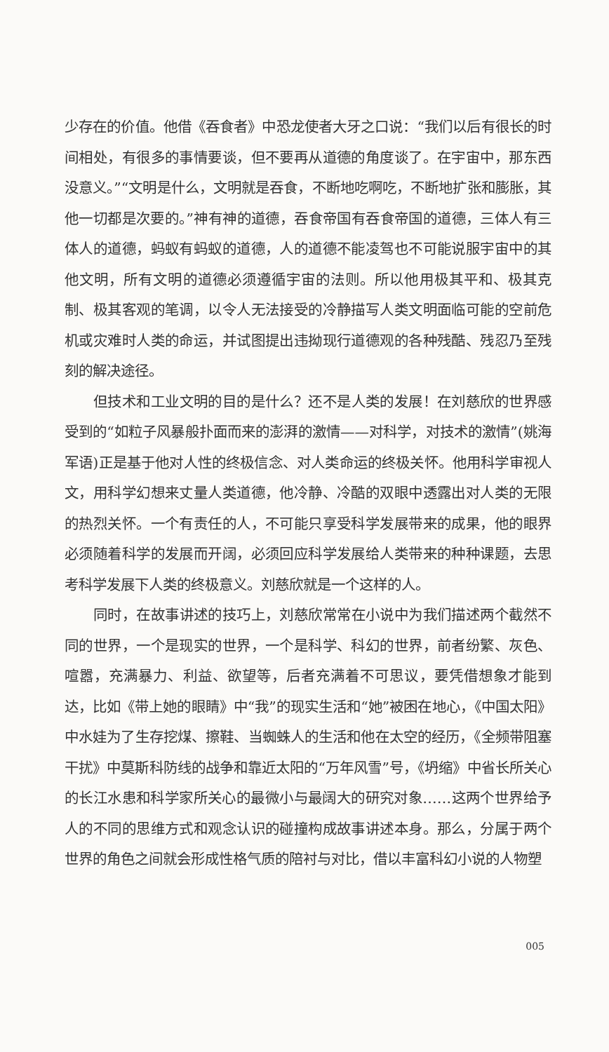少存在的价值。他借《吞食者》中恐龙使者大牙之口说：“我们以后有很长的时间相处，有很多的事情要谈，但不要再从道德的角度谈了。在宇宙中，那东西没意义。”“文明是什么，文明就是吞食，不断地吃啊吃，不断地扩张和膨胀，其他一切都是次要的。”神有神的道德，吞食帝国有吞食帝国的道德，三体人有三体人的道德，蚂蚁有蚂蚁的道德，人的道德不能凌驾也不可能说服宇宙中的其他文明，所有文明的道德必须遵循宇宙的法则。所以他用极其平和、极其克制、极其客观的笔调，以令人无法接受的冷静描写人类文明面临可能的空前危机或灾难时人类的命运，并试图提出违拗现行道德观的各种残酷、残忍乃至残刻的解决途径。
但技术和工业文明的目的是什么？还不是人类的发展！在刘慈欣的世界感受到的“如粒子风暴般扑面而来的澎湃的激情——对科学，对技术的激情”(姚海军语)正是基于他对人性的终极信念、对人类命运的终极关怀。他用科学审视人文，用科学幻想来丈量人类道德，他冷静、冷酷的双眼中透露出对人类的无限的热烈关怀。一个有责任的人，不可能只享受科学发展带来的成果，他的眼界必须随着科学的发展而开阔，必须回应科学发展给人类带来的种种课题，去思考科学发展下人类的终极意义。刘慈欣就是一个这样的人。
同时，在故事讲述的技巧上，刘慈欣常常在小说中为我们描述两个截然不同的世界，一个是现实的世界，一个是科学、科幻的世界，前者纷繁、灰色、喧嚣，充满暴力、利益、欲望等，后者充满着不可思议，要凭借想象才能到达，比如《带上她的眼睛》中“我”的现实生活和“她”被困在地心，《中国太阳》中水娃为了生存挖煤、擦鞋、当蜘蛛人的生活和他在太空的经历，《全频带阻塞干扰》中莫斯科防线的战争和靠近太阳的“万年风雪”号，《坍缩》中省长所关心的长江水患和科学家所关心的最微小与最阔大的研究对象……这两个世界给予人的不同的思维方式和观念认识的碰撞构成故事讲述本身。那么，分属于两个世界的角色之间就会形成性格气质的陪衬与对比，借以丰富科幻小说的人物塑
005